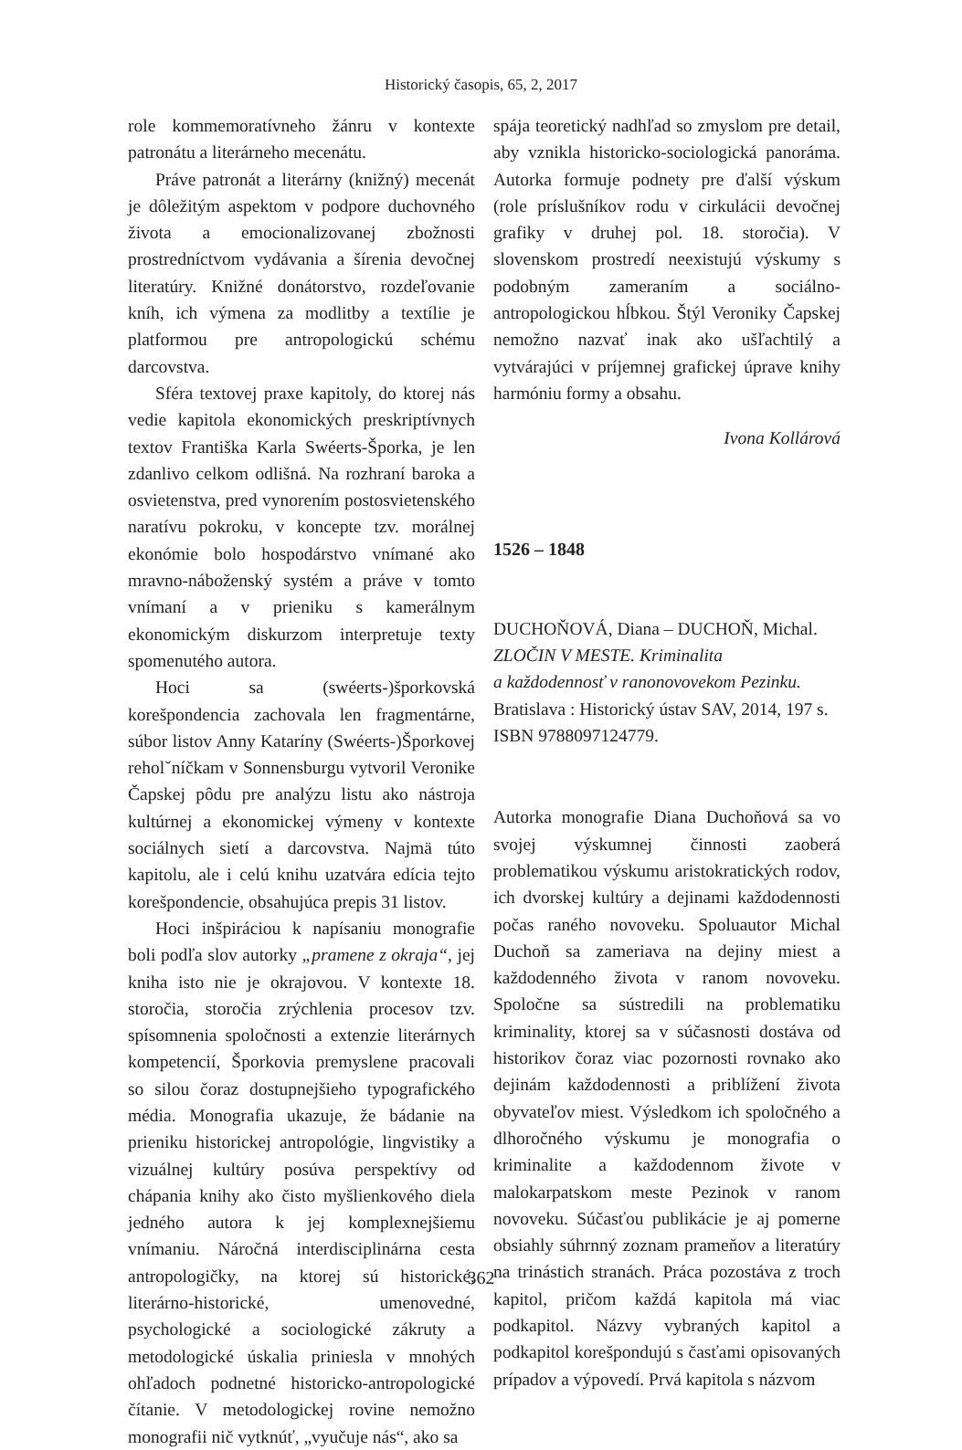Historický časopis, 65, 2, 2017
role kommemoratívneho žánru v kontexte patronátu a literárneho mecenátu.
Práve patronát a literárny (knižný) mecenát je dôležitým aspektom v podpore duchovného života a emocionalizovanej zbožnosti prostredníctvom vydávania a šírenia devočnej literatúry. Knižné donátorstvo, rozdeľovanie kníh, ich výmena za modlitby a textílie je platformou pre antropologickú schému darcovstva.
Sféra textovej praxe kapitoly, do ktorej nás vedie kapitola ekonomických preskriptívnych textov Františka Karla Swéerts-Šporka, je len zdanlivo celkom odlišná. Na rozhraní baroka a osvietenstva, pred vynorením postosvietenského naratívu pokroku, v koncepte tzv. morálnej ekonómie bolo hospodárstvo vnímané ako mravno-náboženský systém a práve v tomto vnímaní a v prieniku s kamerálnym ekonomickým diskurzom interpretuje texty spomenutého autora.
Hoci sa (swéerts-)šporkovská korešpondencia zachovala len fragmentárne, súbor listov Anny Kataríny (Swéerts-)Šporkovej reholˇníčkam v Sonnensburgu vytvoril Veronike Čapskej pôdu pre analýzu listu ako nástroja kultúrnej a ekonomickej výmeny v kontexte sociálnych sietí a darcovstva. Najmä túto kapitolu, ale i celú knihu uzatvára edícia tejto korešpondencie, obsahujúca prepis 31 listov.
Hoci inšpiráciou k napísaniu monografie boli podľa slov autorky „pramene z okraja“, jej kniha isto nie je okrajovou. V kontexte 18. storočia, storočia zrýchlenia procesov tzv. spísomnenia spoločnosti a extenzie literárnych kompetencií, Šporkovia premyslene pracovali so silou čoraz dostupnejšieho typografického média. Monografia ukazuje, že bádanie na prieniku historickej antropológie, lingvistiky a vizuálnej kultúry posúva perspektívy od chápania knihy ako čisto myšlienkového diela jedného autora k jej komplexnejšiemu vnímaniu. Náročná interdisciplinárna cesta antropologičky, na ktorej sú historické, literárno-historické, umenovedné, psychologické a sociologické zákruty a metodologické úskalia priniesla v mnohých ohľadoch podnetné historicko-antropologické čítanie. V metodologickej rovine nemožno monografii nič vytknúť, „vyučuje nás“, ako sa
spája teoretický nadhľad so zmyslom pre detail, aby vznikla historicko-sociologická panoráma. Autorka formuje podnety pre ďalší výskum (role príslušníkov rodu v cirkulácii devočnej grafiky v druhej pol. 18. storočia). V slovenskom prostredí neexistujú výskumy s podobným zameraním a sociálno-antropologickou hĺbkou. Štýl Veroniky Čapskej nemožno nazvať inak ako ušľachtilý a vytvárajúci v príjemnej grafickej úprave knihy harmóniu formy a obsahu.
Ivona Kollárová
1526 – 1848
DUCHOŇOVÁ, Diana – DUCHOŇ, Michal.
ZLOČIN V MESTE. Kriminalita
a každodennosť v ranonovovekom Pezinku.
Bratislava : Historický ústav SAV, 2014, 197 s.
ISBN 9788097124779.
Autorka monografie Diana Duchoňová sa vo svojej výskumnej činnosti zaoberá problematikou výskumu aristokratických rodov, ich dvorskej kultúry a dejinami každodennosti počas raného novoveku. Spoluautor Michal Duchoň sa zameriava na dejiny miest a každodenného života v ranom novoveku. Spoločne sa sústredili na problematiku kriminality, ktorej sa v súčasnosti dostáva od historikov čoraz viac pozornosti rovnako ako dejinám každodennosti a priblížení života obyvateľov miest. Výsledkom ich spoločného a dlhoročného výskumu je monografia o kriminalite a každodennom živote v malokarpatskom meste Pezinok v ranom novoveku. Súčasťou publikácie je aj pomerne obsiahly súhrnný zoznam prameňov a literatúry na trinástich stranách. Práca pozostáva z troch kapitol, pričom každá kapitola má viac podkapitol. Názvy vybraných kapitol a podkapitol korešpondujú s časťami opisovaných prípadov a výpovedí. Prvá kapitola s názvom
362